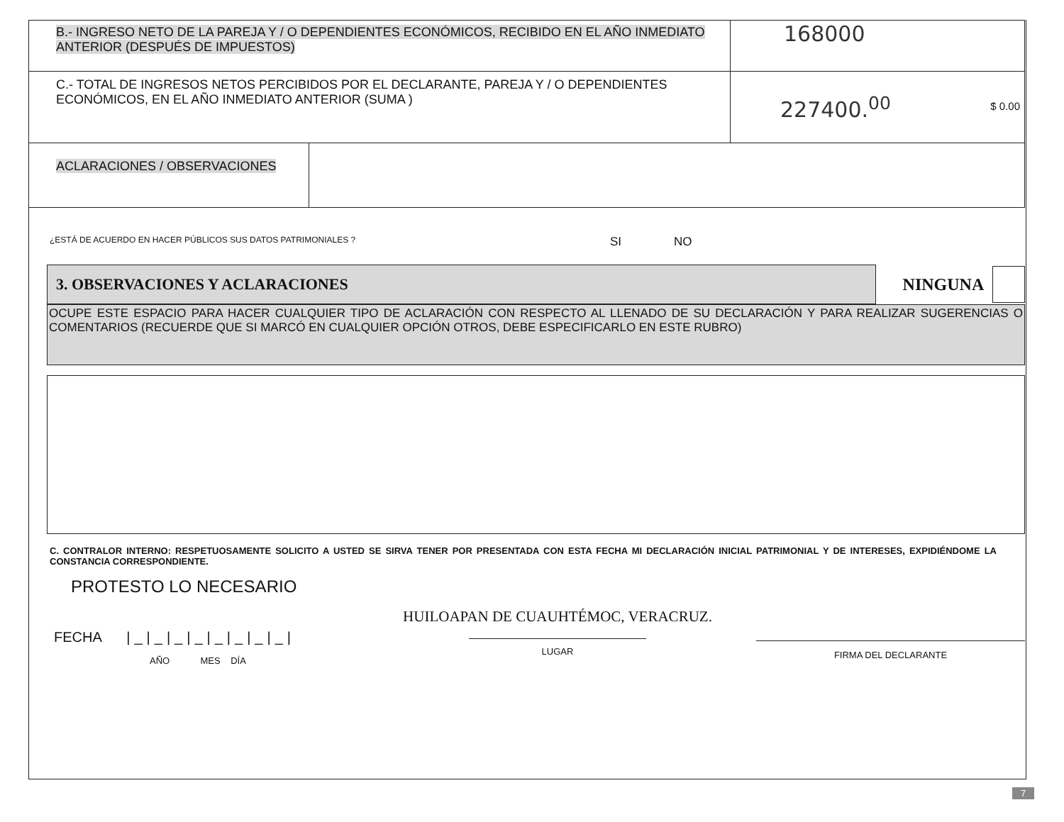| B.- INGRESO NETO DE LA PAREJA Y / O DEPENDIENTES ECONÓMICOS, RECIBIDO EN EL AÑO INMEDIATO ANTERIOR (DESPUÉS DE IMPUESTOS) | 168000 |
| C.- TOTAL DE INGRESOS NETOS PERCIBIDOS POR EL DECLARANTE, PAREJA Y / O DEPENDIENTES ECONÓMICOS, EN EL AÑO INMEDIATO ANTERIOR (SUMA ) | 227400.<sup>00</sup> $ 0.00 |
| ACLARACIONES / OBSERVACIONES | |
¿ESTÁ DE ACUERDO EN HACER PÚBLICOS SUS DATOS PATRIMONIALES ? SI NO
3. OBSERVACIONES Y ACLARACIONES
NINGUNA
OCUPE ESTE ESPACIO PARA HACER CUALQUIER TIPO DE ACLARACIÓN CON RESPECTO AL LLENADO DE SU DECLARACIÓN Y PARA REALIZAR SUGERENCIAS O COMENTARIOS (RECUERDE QUE SI MARCÓ EN CUALQUIER OPCIÓN OTROS, DEBE ESPECIFICARLO EN ESTE RUBRO)
C. CONTRALOR INTERNO: RESPETUOSAMENTE SOLICITO A USTED SE SIRVA TENER POR PRESENTADA CON ESTA FECHA MI DECLARACIÓN INICIAL PATRIMONIAL Y DE INTERESES, EXPIDIÉNDOME LA CONSTANCIA CORRESPONDIENTE.
PROTESTO LO NECESARIO
FECHA |_|_|_|_|_|_|_|_|
AÑO MES DÍA
HUILOAPAN DE CUAUHTÉMOC, VERACRUZ.
LUGAR
FIRMA DEL DECLARANTE
7